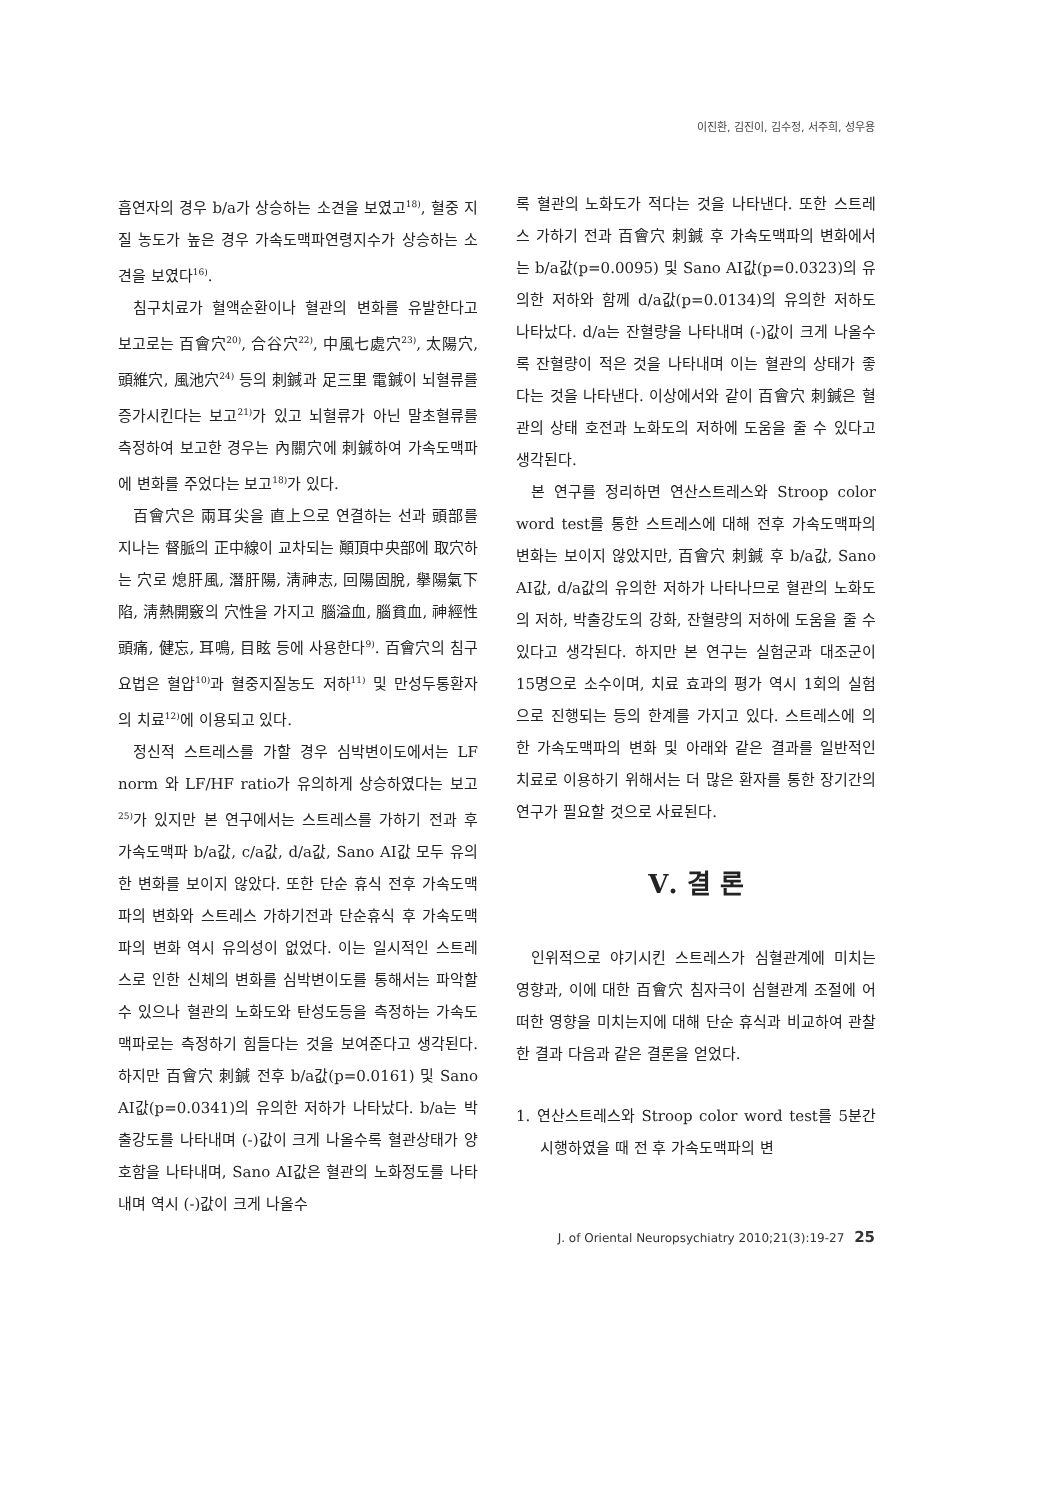이진환, 김진이, 김수정, 서주희, 성우용
흡연자의 경우 b/a가 상승하는 소견을 보였고<sup>18)</sup>, 혈중 지질 농도가 높은 경우 가속도맥파연령지수가 상승하는 소견을 보였다<sup>16)</sup>.
침구치료가 혈액순환이나 혈관의 변화를 유발한다고 보고로는 百會穴<sup>20)</sup>, 合谷穴<sup>22)</sup>, 中風七處穴<sup>23)</sup>, 太陽穴, 頭維穴, 風池穴<sup>24)</sup> 등의 刺鍼과 足三里 電鍼이 뇌혈류를 증가시킨다는 보고<sup>21)</sup>가 있고 뇌혈류가 아닌 말초혈류를 측정하여 보고한 경우는 內關穴에 刺鍼하여 가속도맥파에 변화를 주었다는 보고<sup>18)</sup>가 있다.
百會穴은 兩耳尖을 直上으로 연결하는 선과 頭部를 지나는 督脈의 正中線이 교차되는 顚頂中央部에 取穴하는 穴로 熄肝風, 潛肝陽, 淸神志, 回陽固脫, 擧陽氣下陷, 淸熱開竅의 穴性을 가지고 腦溢血, 腦貧血, 神經性頭痛, 健忘, 耳鳴, 目眩 등에 사용한다<sup>9)</sup>. 百會穴의 침구요법은 혈압<sup>10)</sup>과 혈중지질농도 저하<sup>11)</sup> 및 만성두통환자의 치료<sup>12)</sup>에 이용되고 있다.
정신적 스트레스를 가할 경우 심박변이도에서는 LF norm 와 LF/HF ratio가 유의하게 상승하였다는 보고<sup>25)</sup>가 있지만 본 연구에서는 스트레스를 가하기 전과 후 가속도맥파 b/a값, c/a값, d/a값, Sano AI값 모두 유의한 변화를 보이지 않았다. 또한 단순 휴식 전후 가속도맥파의 변화와 스트레스 가하기전과 단순휴식 후 가속도맥파의 변화 역시 유의성이 없었다. 이는 일시적인 스트레스로 인한 신체의 변화를 심박변이도를 통해서는 파악할 수 있으나 혈관의 노화도와 탄성도등을 측정하는 가속도맥파로는 측정하기 힘들다는 것을 보여준다고 생각된다. 하지만 百會穴 刺鍼 전후 b/a값(p=0.0161) 및 Sano AI값(p=0.0341)의 유의한 저하가 나타났다. b/a는 박출강도를 나타내며 (-)값이 크게 나올수록 혈관상태가 양호함을 나타내며, Sano AI값은 혈관의 노화정도를 나타내며 역시 (-)값이 크게 나올수
록 혈관의 노화도가 적다는 것을 나타낸다. 또한 스트레스 가하기 전과 百會穴 刺鍼 후 가속도맥파의 변화에서는 b/a값(p=0.0095) 및 Sano AI값(p=0.0323)의 유의한 저하와 함께 d/a값(p=0.0134)의 유의한 저하도 나타났다. d/a는 잔혈량을 나타내며 (-)값이 크게 나올수록 잔혈량이 적은 것을 나타내며 이는 혈관의 상태가 좋다는 것을 나타낸다. 이상에서와 같이 百會穴 刺鍼은 혈관의 상태 호전과 노화도의 저하에 도움을 줄 수 있다고 생각된다.
본 연구를 정리하면 연산스트레스와 Stroop color word test를 통한 스트레스에 대해 전후 가속도맥파의 변화는 보이지 않았지만, 百會穴 刺鍼 후 b/a값, Sano AI값, d/a값의 유의한 저하가 나타나므로 혈관의 노화도의 저하, 박출강도의 강화, 잔혈량의 저하에 도움을 줄 수 있다고 생각된다. 하지만 본 연구는 실험군과 대조군이 15명으로 소수이며, 치료 효과의 평가 역시 1회의 실험으로 진행되는 등의 한계를 가지고 있다. 스트레스에 의한 가속도맥파의 변화 및 아래와 같은 결과를 일반적인 치료로 이용하기 위해서는 더 많은 환자를 통한 장기간의 연구가 필요할 것으로 사료된다.
Ⅴ. 결 론
인위적으로 야기시킨 스트레스가 심혈관계에 미치는 영향과, 이에 대한 百會穴 침자극이 심혈관계 조절에 어떠한 영향을 미치는지에 대해 단순 휴식과 비교하여 관찰한 결과 다음과 같은 결론을 얻었다.
1. 연산스트레스와 Stroop color word test를 5분간 시행하였을 때 전 후 가속도맥파의 변
J. of Oriental Neuropsychiatry 2010;21(3):19-27 25